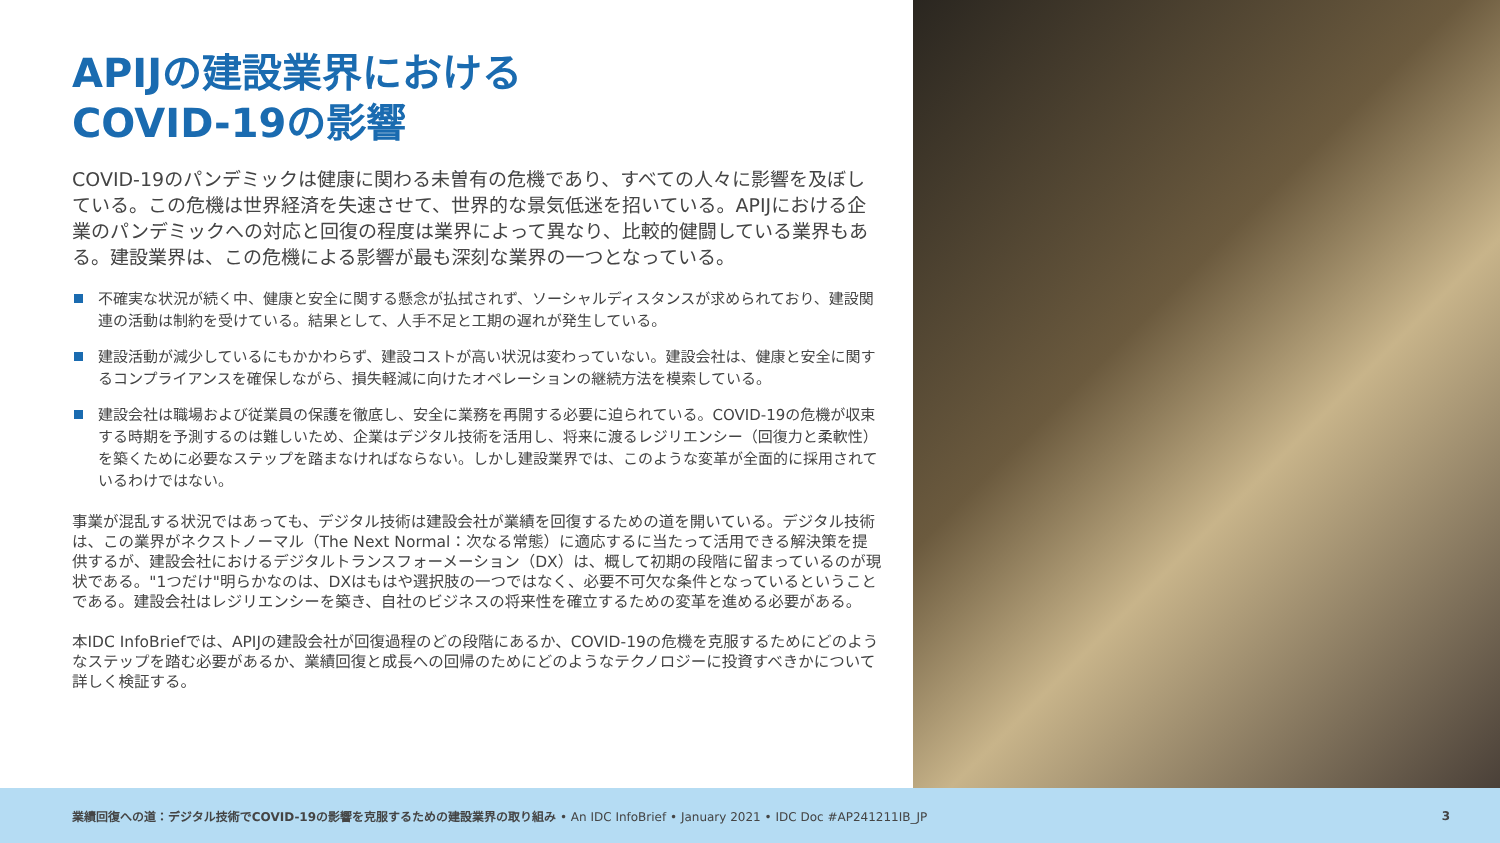APIJの建設業界における
COVID-19の影響
COVID-19のパンデミックは健康に関わる未曽有の危機であり、すべての人々に影響を及ぼしている。この危機は世界経済を失速させて、世界的な景気低迷を招いている。APIJにおける企業のパンデミックへの対応と回復の程度は業界によって異なり、比較的健闘している業界もある。建設業界は、この危機による影響が最も深刻な業界の一つとなっている。
不確実な状況が続く中、健康と安全に関する懸念が払拭されず、ソーシャルディスタンスが求められており、建設関連の活動は制約を受けている。結果として、人手不足と工期の遅れが発生している。
建設活動が減少しているにもかかわらず、建設コストが高い状況は変わっていない。建設会社は、健康と安全に関するコンプライアンスを確保しながら、損失軽減に向けたオペレーションの継続方法を模索している。
建設会社は職場および従業員の保護を徹底し、安全に業務を再開する必要に迫られている。COVID-19の危機が収束する時期を予測するのは難しいため、企業はデジタル技術を活用し、将来に渡るレジリエンシー（回復力と柔軟性）を築くために必要なステップを踏まなければならない。しかし建設業界では、このような変革が全面的に採用されているわけではない。
事業が混乱する状況ではあっても、デジタル技術は建設会社が業績を回復するための道を開いている。デジタル技術は、この業界がネクストノーマル（The Next Normal：次なる常態）に適応するに当たって活用できる解決策を提供するが、建設会社におけるデジタルトランスフォーメーション（DX）は、概して初期の段階に留まっているのが現状である。"1つだけ"明らかなのは、DXはもはや選択肢の一つではなく、必要不可欠な条件となっているということである。建設会社はレジリエンシーを築き、自社のビジネスの将来性を確立するための変革を進める必要がある。
本IDC InfoBriefでは、APIJの建設会社が回復過程のどの段階にあるか、COVID-19の危機を克服するためにどのようなステップを踏む必要があるか、業績回復と成長への回帰のためにどのようなテクノロジーに投資すべきかについて詳しく検証する。
業績回復への道：デジタル技術でCOVID-19の影響を克服するための建設業界の取り組み • An IDC InfoBrief • January 2021 • IDC Doc #AP241211IB_JP
3